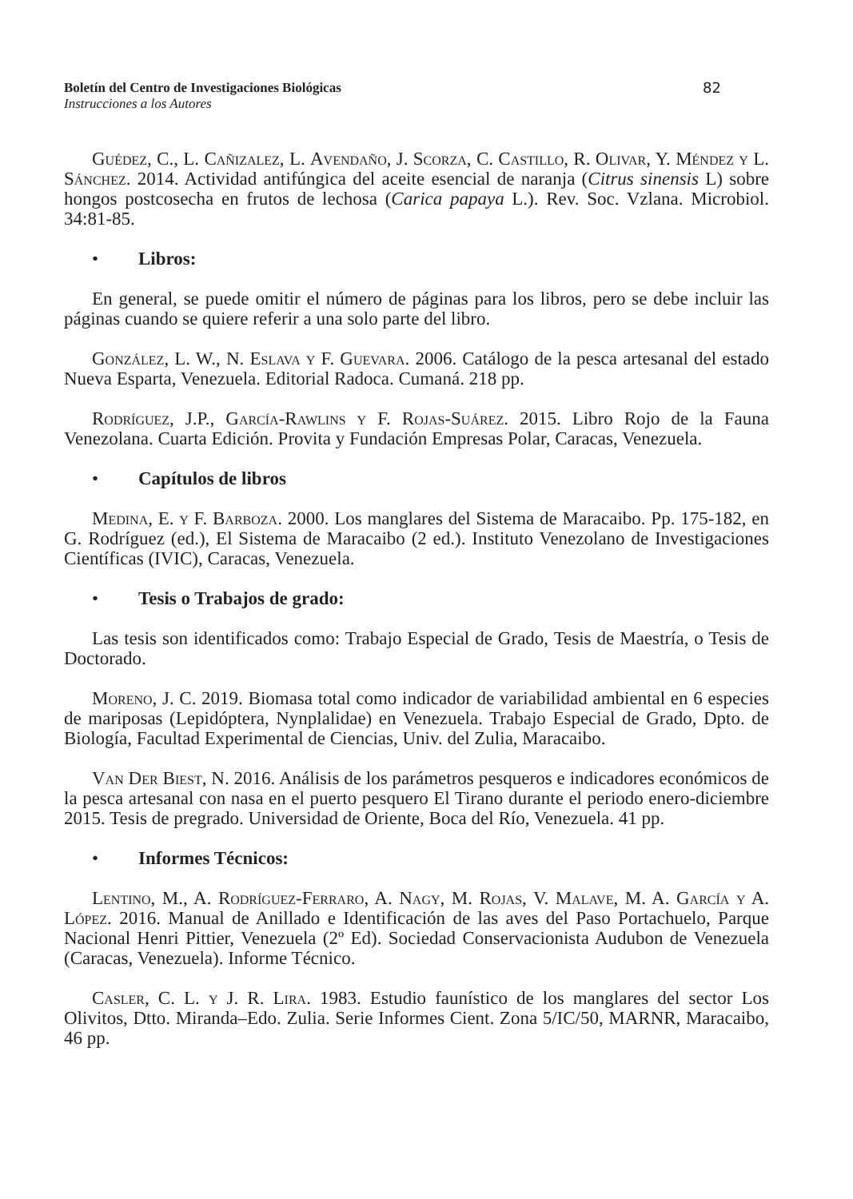Boletín del Centro de Investigaciones Biológicas
Instrucciones a los Autores
82
Guédez, C., L. Cañizalez, L. Avendaño, J. Scorza, C. Castillo, R. Olivar, Y. Méndez y L. Sánchez. 2014. Actividad antifúngica del aceite esencial de naranja (Citrus sinensis L) sobre hongos postcosecha en frutos de lechosa (Carica papaya L.). Rev. Soc. Vzlana. Microbiol. 34:81-85.
• Libros:
En general, se puede omitir el número de páginas para los libros, pero se debe incluir las páginas cuando se quiere referir a una solo parte del libro.
González, L. W., N. Eslava y F. Guevara. 2006. Catálogo de la pesca artesanal del estado Nueva Esparta, Venezuela. Editorial Radoca. Cumaná. 218 pp.
Rodríguez, J.P., García-Rawlins y F. Rojas-Suárez. 2015. Libro Rojo de la Fauna Venezolana. Cuarta Edición. Provita y Fundación Empresas Polar, Caracas, Venezuela.
• Capítulos de libros
Medina, E. y F. Barboza. 2000. Los manglares del Sistema de Maracaibo. Pp. 175-182, en G. Rodríguez (ed.), El Sistema de Maracaibo (2 ed.). Instituto Venezolano de Investigaciones Científicas (IVIC), Caracas, Venezuela.
• Tesis o Trabajos de grado:
Las tesis son identificados como: Trabajo Especial de Grado, Tesis de Maestría, o Tesis de Doctorado.
Moreno, J. C. 2019. Biomasa total como indicador de variabilidad ambiental en 6 especies de mariposas (Lepidóptera, Nynplalidae) en Venezuela. Trabajo Especial de Grado, Dpto. de Biología, Facultad Experimental de Ciencias, Univ. del Zulia, Maracaibo.
Van Der Biest, N. 2016. Análisis de los parámetros pesqueros e indicadores económicos de la pesca artesanal con nasa en el puerto pesquero El Tirano durante el periodo enero-diciembre 2015. Tesis de pregrado. Universidad de Oriente, Boca del Río, Venezuela. 41 pp.
• Informes Técnicos:
Lentino, M., A. Rodríguez-Ferraro, A. Nagy, M. Rojas, V. Malave, M. A. García y A. López. 2016. Manual de Anillado e Identificación de las aves del Paso Portachuelo, Parque Nacional Henri Pittier, Venezuela (2º Ed). Sociedad Conservacionista Audubon de Venezuela (Caracas, Venezuela). Informe Técnico.
Casler, C. L. y J. R. Lira. 1983. Estudio faunístico de los manglares del sector Los Olivitos, Dtto. Miranda–Edo. Zulia. Serie Informes Cient. Zona 5/IC/50, MARNR, Maracaibo, 46 pp.